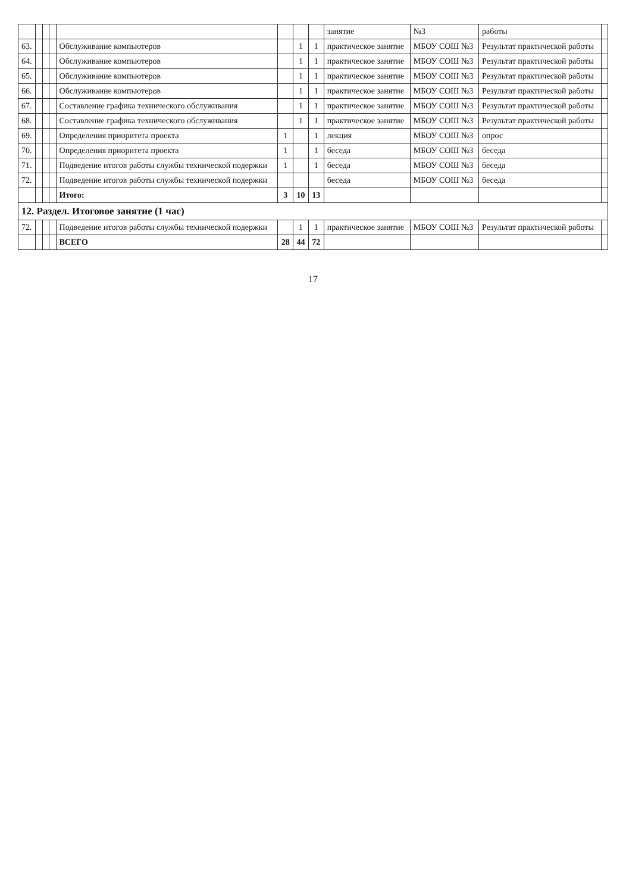| | | | | | | | | занятие | №3 | работы | |
| 63. | | | | Обслуживание компьютеров | | 1 | 1 | практическое занятие | МБОУ СОШ №3 | Результат практической работы | |
| 64. | | | | Обслуживание компьютеров | | 1 | 1 | практическое занятие | МБОУ СОШ №3 | Результат практической работы | |
| 65. | | | | Обслуживание компьютеров | | 1 | 1 | практическое занятие | МБОУ СОШ №3 | Результат практической работы | |
| 66. | | | | Обслуживание компьютеров | | 1 | 1 | практическое занятие | МБОУ СОШ №3 | Результат практической работы | |
| 67. | | | | Составление графика технического обслуживания | | 1 | 1 | практическое занятие | МБОУ СОШ №3 | Результат практической работы | |
| 68. | | | | Составление графика технического обслуживания | | 1 | 1 | практическое занятие | МБОУ СОШ №3 | Результат практической работы | |
| 69. | | | | Определения приоритета проекта | 1 | | 1 | лекция | МБОУ СОШ №3 | опрос | |
| 70. | | | | Определения приоритета проекта | 1 | | 1 | беседа | МБОУ СОШ №3 | беседа | |
| 71. | | | | Подведение итогов работы службы технической подержки | 1 | | 1 | беседа | МБОУ СОШ №3 | беседа | |
| 72. | | | | Подведение итогов работы службы технической подержки | | | | беседа | МБОУ СОШ №3 | беседа | |
| | | | | Итого: | 3 | 10 | 13 | | | | |
| 12. Раздел. Итоговое занятие (1 час) | | | | | | | | | | | |
| 72. | | | | Подведение итогов работы службы технической подержки | | 1 | 1 | практическое занятие | МБОУ СОШ №3 | Результат практической работы | |
| | | | | ВСЕГО | 28 | 44 | 72 | | | | |
17